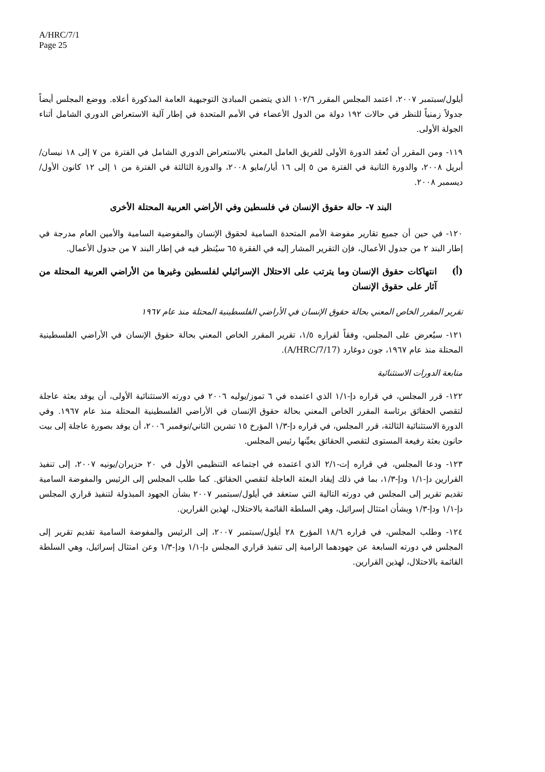A/HRC/7/1
Page 25
أيلول/سبتمبر ٢٠٠٧، اعتمد المجلس المقرر ١٠٢/٦ الذي يتضمن المبادئ التوجيهية العامة المذكورة أعلاه. ووضع المجلس أيضاً جدولاً زمنياً للنظر في حالات ١٩٢ دولة من الدول الأعضاء في الأمم المتحدة في إطار آلية الاستعراض الدوري الشامل أثناء الجولة الأولى.
١١٩- ومن المقرر أن تُعقد الدورة الأولى للفريق العامل المعني بالاستعراض الدوري الشامل في الفترة من ٧ إلى ١٨ نيسان/أبريل ٢٠٠٨، والدورة الثانية في الفترة من ٥ إلى ١٦ أيار/مايو ٢٠٠٨، والدورة الثالثة في الفترة من ١ إلى ١٢ كانون الأول/ديسمبر ٢٠٠٨.
البند ٧- حالة حقوق الإنسان في فلسطين وفي الأراضي العربية المحتلة الأخرى
١٢٠- في حين أن جميع تقارير مفوضة الأمم المتحدة السامية لحقوق الإنسان والمفوضية السامية والأمين العام مدرجة في إطار البند ٢ من جدول الأعمال، فإن التقرير المشار إليه في الفقرة ٦٥ سيُنظر فيه في إطار البند ٧ من جدول الأعمال.
(أ) انتهاكات حقوق الإنسان وما يترتب على الاحتلال الإسرائيلي لفلسطين وغيرها من الأراضي العربية المحتلة من آثار على حقوق الإنسان
تقرير المقرر الخاص المعني بحالة حقوق الإنسان في الأراضي الفلسطينية المحتلة منذ عام ١٩٦٧
١٢١- سيُعرض على المجلس، وفقاً لقراره ١/٥، تقرير المقرر الخاص المعني بحالة حقوق الإنسان في الأراضي الفلسطينية المحتلة منذ عام ١٩٦٧، جون دوغارد (A/HRC/7/17).
متابعة الدورات الاستثنائية
١٢٢- قرر المجلس، في قراره دإ-١/١ الذي اعتمده في ٦ تموز/يوليه ٢٠٠٦ في دورته الاستثنائية الأولى، أن يوفد بعثة عاجلة لتقصي الحقائق برئاسة المقرر الخاص المعني بحالة حقوق الإنسان في الأراضي الفلسطينية المحتلة منذ عام ١٩٦٧. وفي الدورة الاستثنائية الثالثة، قرر المجلس، في قراره دإ-١/٣ المؤرخ ١٥ تشرين الثاني/نوفمبر ٢٠٠٦، أن يوفد بصورة عاجلة إلى بيت حانون بعثة رفيعة المستوى لتقصي الحقائق يعيِّنها رئيس المجلس.
١٢٣- ودعا المجلس، في قراره إت-٢/١ الذي اعتمده في اجتماعه التنظيمي الأول في ٢٠ حزيران/يونيه ٢٠٠٧، إلى تنفيذ القرارين دإ-١/١ ودإ-١/٣، بما في ذلك إيفاد البعثة العاجلة لتقصي الحقائق. كما طلب المجلس إلى الرئيس والمفوضة السامية تقديم تقرير إلى المجلس في دورته التالية التي ستعقد في أيلول/سبتمبر ٢٠٠٧ بشأن الجهود المبذولة لتنفيذ قراري المجلس دإ-١/١ ودإ-١/٣ وبشأن امتثال إسرائيل، وهي السلطة القائمة بالاحتلال، لهذين القرارين.
١٢٤- وطلب المجلس، في قراره ١٨/٦ المؤرخ ٢٨ أيلول/سبتمبر ٢٠٠٧، إلى الرئيس والمفوضة السامية تقديم تقرير إلى المجلس في دورته السابعة عن جهودهما الرامية إلى تنفيذ قراري المجلس دإ-١/١ ودإ-١/٣ وعن امتثال إسرائيل، وهي السلطة القائمة بالاحتلال، لهذين القرارين.